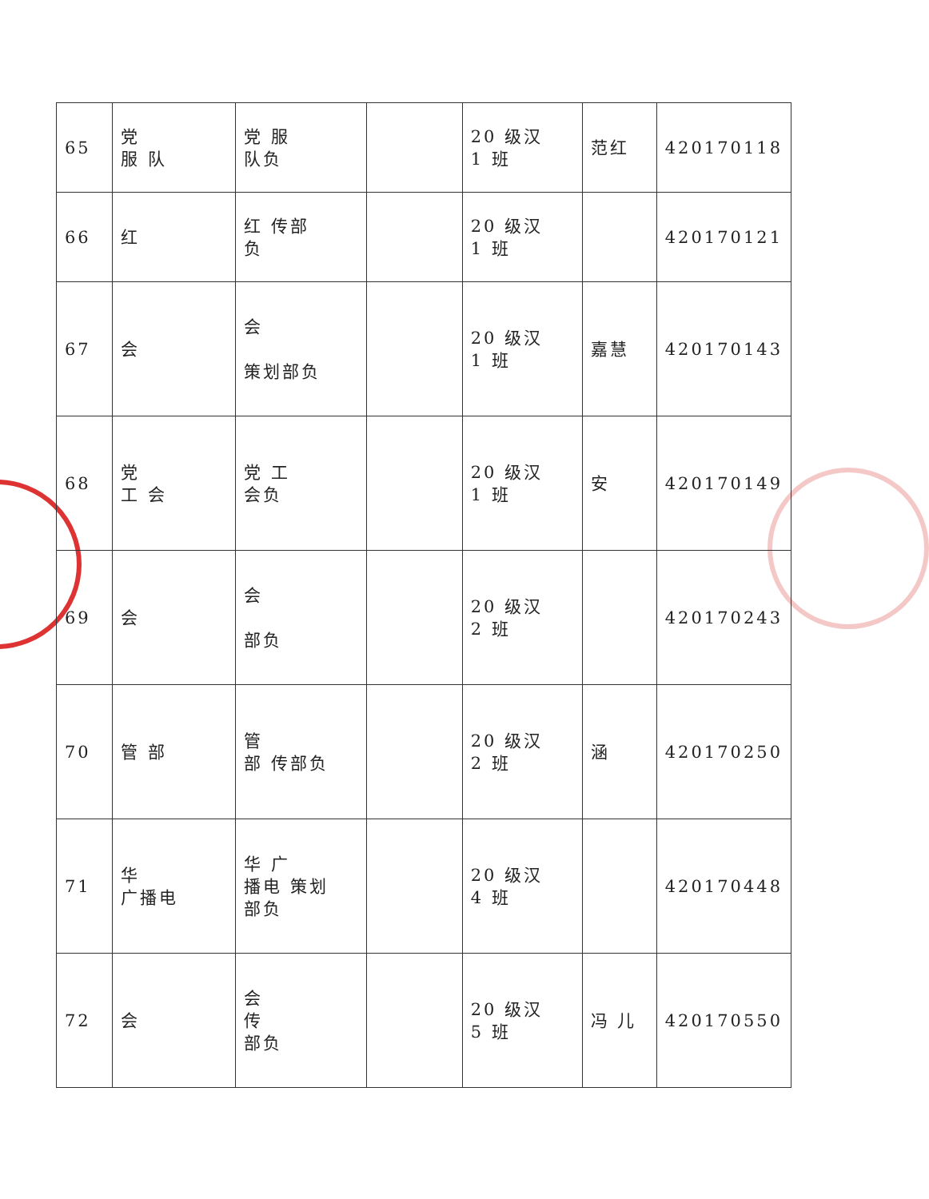| 65 | 党 服 队 | 党 服 队负 | | 20 级汉 1 班 | 范红 | 420170118 |
| 66 | 红 | 红 传部 负 | | 20 级汉 1 班 | | 420170121 |
| 67 | 会 | 会 策划部负 | | 20 级汉 1 班 | 嘉慧 | 420170143 |
| 68 | 党 工 会 | 党 工 会负 | | 20 级汉 1 班 | 安 | 420170149 |
| 69 | 会 | 会 部负 | | 20 级汉 2 班 | | 420170243 |
| 70 | 管 部 | 管 部 传部负 | | 20 级汉 2 班 | 涵 | 420170250 |
| 71 | 华 广播电 | 华 广 播电 策划 部负 | | 20 级汉 4 班 | | 420170448 |
| 72 | 会 | 会 传 部负 | | 20 级汉 5 班 | 冯 儿 | 420170550 |